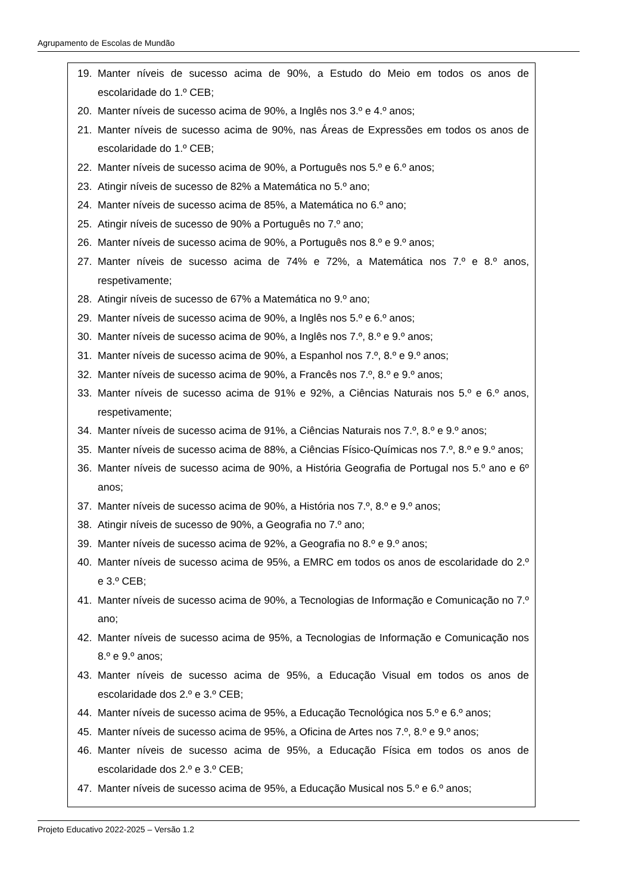Agrupamento de Escolas de Mundão
19. Manter níveis de sucesso acima de 90%, a Estudo do Meio em todos os anos de escolaridade do 1.º CEB;
20. Manter níveis de sucesso acima de 90%, a Inglês nos 3.º e 4.º anos;
21. Manter níveis de sucesso acima de 90%, nas Áreas de Expressões em todos os anos de escolaridade do 1.º CEB;
22. Manter níveis de sucesso acima de 90%, a Português nos 5.º e 6.º anos;
23. Atingir níveis de sucesso de 82% a Matemática no 5.º ano;
24. Manter níveis de sucesso acima de 85%, a Matemática no 6.º ano;
25. Atingir níveis de sucesso de 90% a Português no 7.º ano;
26. Manter níveis de sucesso acima de 90%, a Português nos 8.º e 9.º anos;
27. Manter níveis de sucesso acima de 74% e 72%, a Matemática nos 7.º e 8.º anos, respetivamente;
28. Atingir níveis de sucesso de 67% a Matemática no 9.º ano;
29. Manter níveis de sucesso acima de 90%, a Inglês nos 5.º e 6.º anos;
30. Manter níveis de sucesso acima de 90%, a Inglês nos 7.º, 8.º e 9.º anos;
31. Manter níveis de sucesso acima de 90%, a Espanhol nos 7.º, 8.º e 9.º anos;
32. Manter níveis de sucesso acima de 90%, a Francês nos 7.º, 8.º e 9.º anos;
33. Manter níveis de sucesso acima de 91% e 92%, a Ciências Naturais nos 5.º e 6.º anos, respetivamente;
34. Manter níveis de sucesso acima de 91%, a Ciências Naturais nos 7.º, 8.º e 9.º anos;
35. Manter níveis de sucesso acima de 88%, a Ciências Físico-Químicas nos 7.º, 8.º e 9.º anos;
36. Manter níveis de sucesso acima de 90%, a História Geografia de Portugal nos 5.º ano e 6º anos;
37. Manter níveis de sucesso acima de 90%, a História nos 7.º, 8.º e 9.º anos;
38. Atingir níveis de sucesso de 90%, a Geografia no 7.º ano;
39. Manter níveis de sucesso acima de 92%, a Geografia no 8.º e 9.º anos;
40. Manter níveis de sucesso acima de 95%, a EMRC em todos os anos de escolaridade do 2.º e 3.º CEB;
41. Manter níveis de sucesso acima de 90%, a Tecnologias de Informação e Comunicação no 7.º ano;
42. Manter níveis de sucesso acima de 95%, a Tecnologias de Informação e Comunicação nos 8.º e 9.º anos;
43. Manter níveis de sucesso acima de 95%, a Educação Visual em todos os anos de escolaridade dos 2.º e 3.º CEB;
44. Manter níveis de sucesso acima de 95%, a Educação Tecnológica nos 5.º e 6.º anos;
45. Manter níveis de sucesso acima de 95%, a Oficina de Artes nos 7.º, 8.º e 9.º anos;
46. Manter níveis de sucesso acima de 95%, a Educação Física em todos os anos de escolaridade dos 2.º e 3.º CEB;
47. Manter níveis de sucesso acima de 95%, a Educação Musical nos 5.º e 6.º anos;
Projeto Educativo 2022-2025 – Versão 1.2